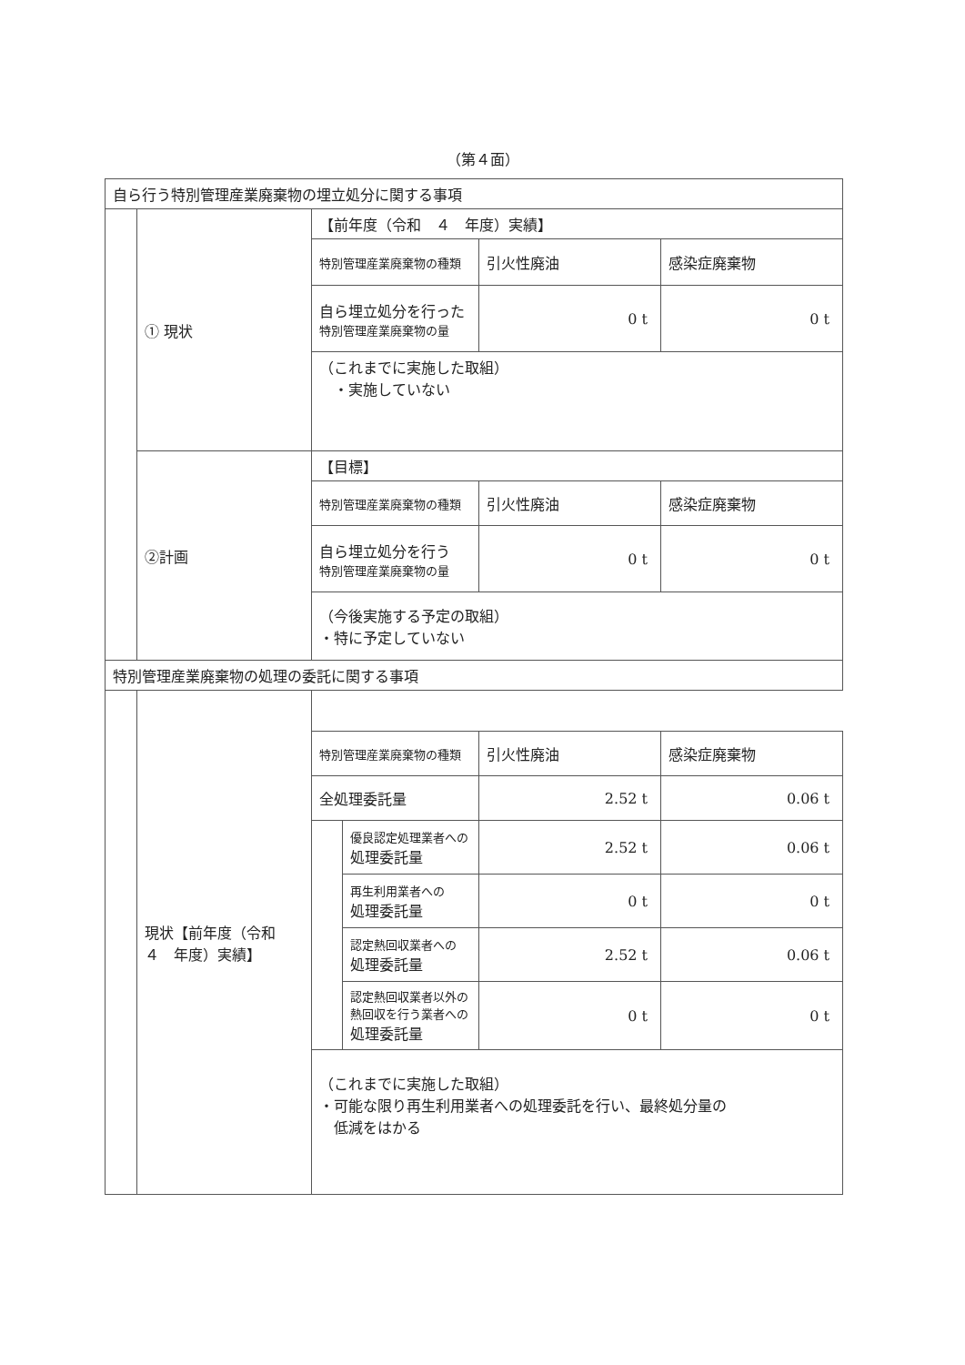（第４面）
| 自ら行う特別管理産業廃棄物の埋立処分に関する事項 | | | | | |
| | ① 現状 | 【前年度（令和 ４ 年度）実績】 | | | |
| | | 特別管理産業廃棄物の種類 | | 引火性廃油 | 感染症廃棄物 |
| | | 自ら埋立処分を行った 特別管理産業廃棄物の量 | | 0 t | 0 t |
| | | （これまでに実施した取組） ・実施していない | | | |
| | ②計画 | 【目標】 | | | |
| | | 特別管理産業廃棄物の種類 | | 引火性廃油 | 感染症廃棄物 |
| | | 自ら埋立処分を行う 特別管理産業廃棄物の量 | | 0 t | 0 t |
| | | （今後実施する予定の取組） ・特に予定していない | | | |
| 特別管理産業廃棄物の処理の委託に関する事項 | | | | | |
| | 現状【前年度（令和 ４ 年度）実績】 | | | | |
| | | 特別管理産業廃棄物の種類 | | 引火性廃油 | 感染症廃棄物 |
| | | 全処理委託量 | | 2.52 t | 0.06 t |
| | | | 優良認定処理業者への 処理委託量 | 2.52 t | 0.06 t |
| | | | 再生利用業者への 処理委託量 | 0 t | 0 t |
| | | | 認定熱回収業者への 処理委託量 | 2.52 t | 0.06 t |
| | | | 認定熱回収業者以外の 熱回収を行う業者への 処理委託量 | 0 t | 0 t |
| | | （これまでに実施した取組） ・可能な限り再生利用業者への処理委託を行い、最終処分量の 低減をはかる | | | |